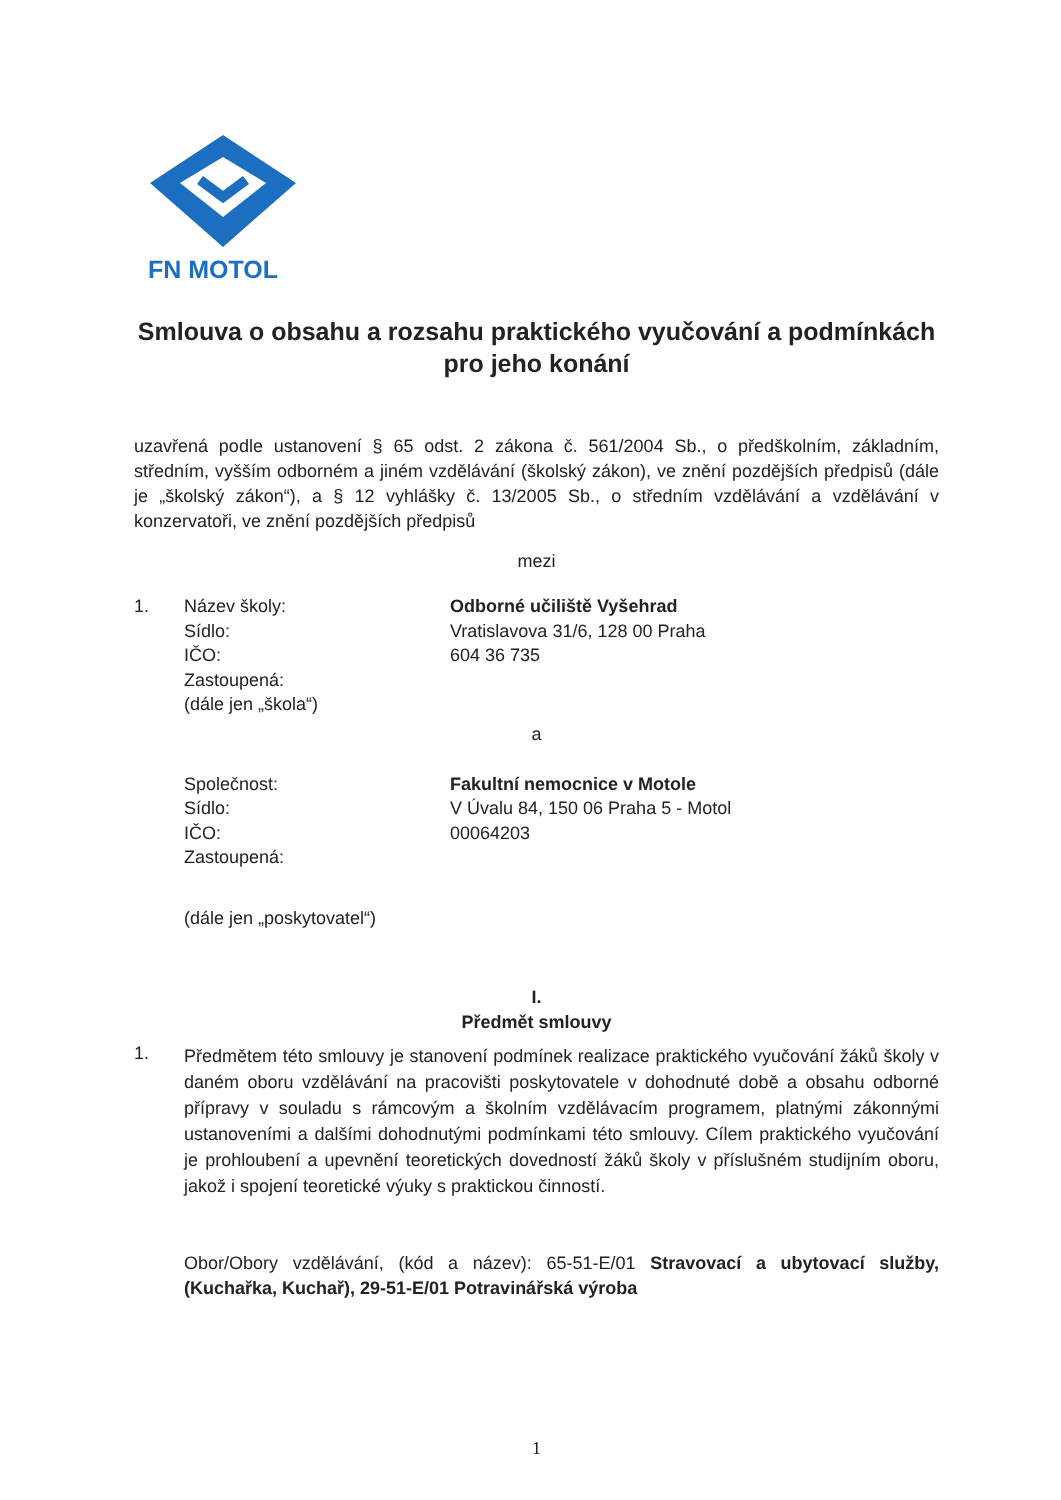FN MOTOL
Smlouva o obsahu a rozsahu praktického vyučování a podmínkách pro jeho konání
uzavřená podle ustanovení § 65 odst. 2 zákona č. 561/2004 Sb., o předškolním, základním, středním, vyšším odborném a jiném vzdělávání (školský zákon), ve znění pozdějších předpisů (dále je „školský zákon“), a § 12 vyhlášky č. 13/2005 Sb., o středním vzdělávání a vzdělávání v konzervatoři, ve znění pozdějších předpisů
mezi
| 1. | Název školy: | Odborné učiliště Vyšehrad |
| | Sídlo: | Vratislavova 31/6, 128 00 Praha |
| | IČO: | 604 36 735 |
| | Zastoupená: | |
| | (dále jen „škola“) | |
a
| | Společnost: | Fakultní nemocnice v Motole |
| | Sídlo: | V Úvalu 84, 150 06 Praha 5 - Motol |
| | IČO: | 00064203 |
| | Zastoupená: | |
| | (dále jen „poskytovatel“) | |
I.
Předmět smlouvy
1.
Předmětem této smlouvy je stanovení podmínek realizace praktického vyučování žáků školy v daném oboru vzdělávání na pracovišti poskytovatele v dohodnuté době a obsahu odborné přípravy v souladu s rámcovým a školním vzdělávacím programem, platnými zákonnými ustanoveními a dalšími dohodnutými podmínkami této smlouvy. Cílem praktického vyučování je prohloubení a upevnění teoretických dovedností žáků školy v příslušném studijním oboru, jakož i spojení teoretické výuky s praktickou činností.
Obor/Obory vzdělávání, (kód a název): 65-51-E/01 Stravovací a ubytovací služby, (Kuchařka, Kuchař), 29-51-E/01 Potravinářská výroba
1